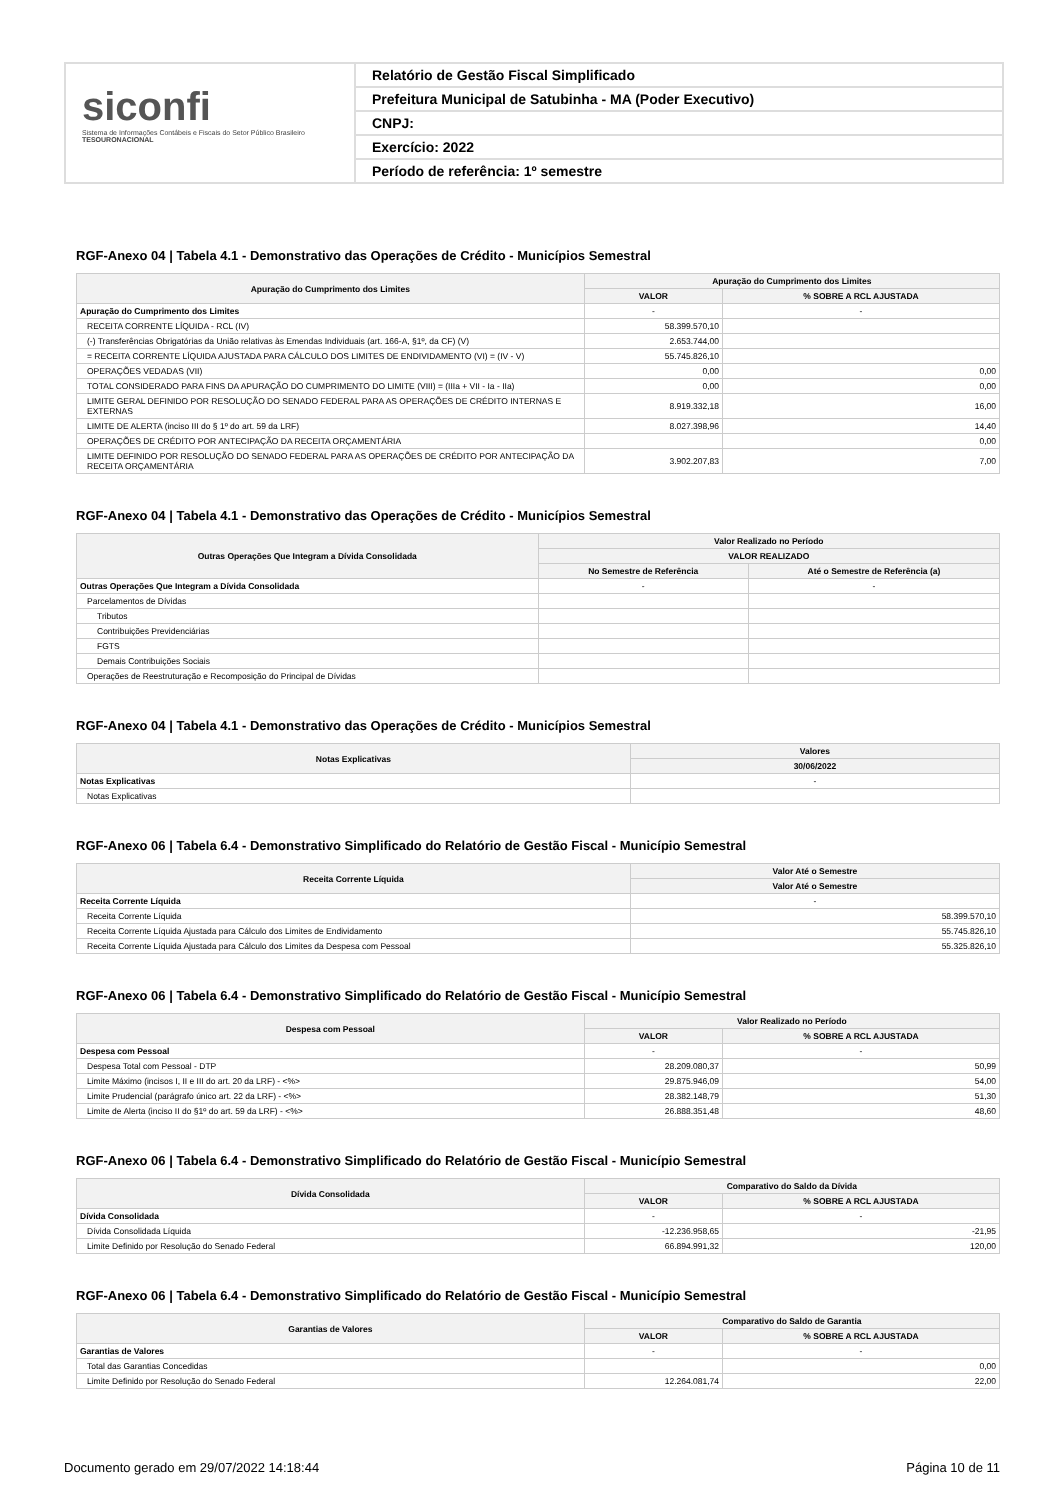siconfi
Sistema de Informações Contábeis e Fiscais do Setor Público Brasileiro
TESOURONACIONAL
Relatório de Gestão Fiscal Simplificado
Prefeitura Municipal de Satubinha - MA (Poder Executivo)
CNPJ:
Exercício: 2022
Período de referência: 1º semestre
RGF-Anexo 04 | Tabela 4.1 - Demonstrativo das Operações de Crédito - Municípios Semestral
| Apuração do Cumprimento dos Limites | Apuração do Cumprimento dos Limites | |
| --- | --- | --- |
| | VALOR | % SOBRE A RCL AJUSTADA |
| Apuração do Cumprimento dos Limites | - | - |
| RECEITA CORRENTE LÍQUIDA - RCL (IV) | 58.399.570,10 | |
| (-) Transferências Obrigatórias da União relativas às Emendas Individuais (art. 166-A, §1º, da CF) (V) | 2.653.744,00 | |
| = RECEITA CORRENTE LÍQUIDA AJUSTADA PARA CÁLCULO DOS LIMITES DE ENDIVIDAMENTO (VI) = (IV - V) | 55.745.826,10 | |
| OPERAÇÕES VEDADAS (VII) | 0,00 | 0,00 |
| TOTAL CONSIDERADO PARA FINS DA APURAÇÃO DO CUMPRIMENTO DO LIMITE (VIII) = (IIIa + VII - Ia - IIa) | 0,00 | 0,00 |
| LIMITE GERAL DEFINIDO POR RESOLUÇÃO DO SENADO FEDERAL PARA AS OPERAÇÕES DE CRÉDITO INTERNAS E EXTERNAS | 8.919.332,18 | 16,00 |
| LIMITE DE ALERTA (inciso III do § 1º do art. 59 da LRF) | 8.027.398,96 | 14,40 |
| OPERAÇÕES DE CRÉDITO POR ANTECIPAÇÃO DA RECEITA ORÇAMENTÁRIA | | 0,00 |
| LIMITE DEFINIDO POR RESOLUÇÃO DO SENADO FEDERAL PARA AS OPERAÇÕES DE CRÉDITO POR ANTECIPAÇÃO DA RECEITA ORÇAMENTÁRIA | 3.902.207,83 | 7,00 |
RGF-Anexo 04 | Tabela 4.1 - Demonstrativo das Operações de Crédito - Municípios Semestral
| Outras Operações Que Integram a Dívida Consolidada | Valor Realizado no Período | |
| --- | --- | --- |
| | VALOR REALIZADO | |
| | No Semestre de Referência | Até o Semestre de Referência (a) |
| Outras Operações Que Integram a Dívida Consolidada | - | - |
| Parcelamentos de Dívidas | | |
| Tributos | | |
| Contribuições Previdenciárias | | |
| FGTS | | |
| Demais Contribuições Sociais | | |
| Operações de Reestruturação e Recomposição do Principal de Dívidas | | |
RGF-Anexo 04 | Tabela 4.1 - Demonstrativo das Operações de Crédito - Municípios Semestral
| Notas Explicativas | Valores |
| --- | --- |
| | 30/06/2022 |
| Notas Explicativas | - |
| Notas Explicativas | |
RGF-Anexo 06 | Tabela 6.4 - Demonstrativo Simplificado do Relatório de Gestão Fiscal - Município Semestral
| Receita Corrente Líquida | Valor Até o Semestre |
| --- | --- |
| | Valor Até o Semestre |
| Receita Corrente Líquida | - |
| Receita Corrente Líquida | 58.399.570,10 |
| Receita Corrente Líquida Ajustada para Cálculo dos Limites de Endividamento | 55.745.826,10 |
| Receita Corrente Líquida Ajustada para Cálculo dos Limites da Despesa com Pessoal | 55.325.826,10 |
RGF-Anexo 06 | Tabela 6.4 - Demonstrativo Simplificado do Relatório de Gestão Fiscal - Município Semestral
| Despesa com Pessoal | Valor Realizado no Período | |
| --- | --- | --- |
| | VALOR | % SOBRE A RCL AJUSTADA |
| Despesa com Pessoal | - | - |
| Despesa Total com Pessoal - DTP | 28.209.080,37 | 50,99 |
| Limite Máximo (incisos I, II e III do art. 20 da LRF) - <%> | 29.875.946,09 | 54,00 |
| Limite Prudencial (parágrafo único art. 22 da LRF) - <%> | 28.382.148,79 | 51,30 |
| Limite de Alerta (inciso II do §1º do art. 59 da LRF) - <%> | 26.888.351,48 | 48,60 |
RGF-Anexo 06 | Tabela 6.4 - Demonstrativo Simplificado do Relatório de Gestão Fiscal - Município Semestral
| Dívida Consolidada | Comparativo do Saldo da Dívida | |
| --- | --- | --- |
| | VALOR | % SOBRE A RCL AJUSTADA |
| Dívida Consolidada | - | - |
| Dívida Consolidada Líquida | -12.236.958,65 | -21,95 |
| Limite Definido por Resolução do Senado Federal | 66.894.991,32 | 120,00 |
RGF-Anexo 06 | Tabela 6.4 - Demonstrativo Simplificado do Relatório de Gestão Fiscal - Município Semestral
| Garantias de Valores | Comparativo do Saldo de Garantia | |
| --- | --- | --- |
| | VALOR | % SOBRE A RCL AJUSTADA |
| Garantias de Valores | - | - |
| Total das Garantias Concedidas | | 0,00 |
| Limite Definido por Resolução do Senado Federal | 12.264.081,74 | 22,00 |
Documento gerado em 29/07/2022 14:18:44 Página 10 de 11